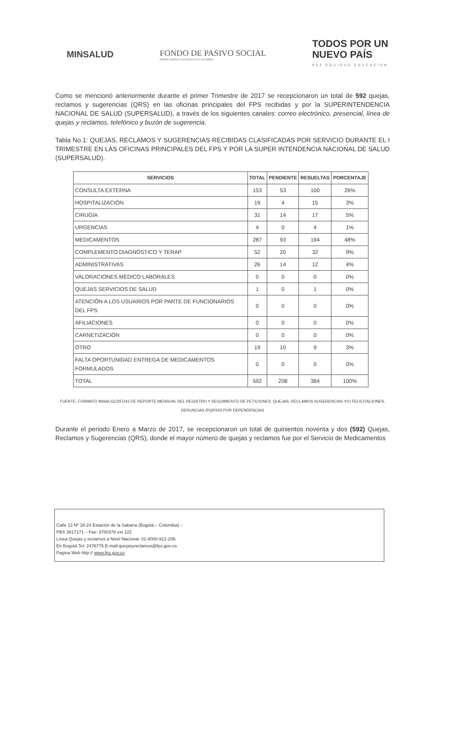MINSALUD
FONDO DE PASIVO SOCIAL
FERROCARRILES NACIONALES DE COLOMBIA
TODOS POR UN
NUEVO PAÍS
PAZ EQUIDAD EDUCACION
Como se mencionó anteriormente durante el primer Trimestre de 2017 se recepcionaron un total de 592 quejas, reclamos y sugerencias (QRS) en las oficinas principales del FPS recibidas y por la SUPERINTENDENCIA NACIONAL DE SALUD (SUPERSALUD), a través de los siguientes canales: correo electrónico, presencial, línea de quejas y reclamos, telefónico y buzón de sugerencia.
Tabla No.1: QUEJAS, RECLAMOS Y SUGERENCIAS RECIBIDAS CLASIFICADAS POR SERVICIO DURANTE EL I TRIMESTRE EN LAS OFICINAS PRINCIPALES DEL FPS Y POR LA SUPER INTENDENCIA NACIONAL DE SALUD (SUPERSALUD).
| SERVICIOS | TOTAL | PENDIENTE | RESUELTAS | PORCENTAJE |
| --- | --- | --- | --- | --- |
| CONSULTA EXTERNA | 153 | 53 | 100 | 26% |
| HOSPITALIZACIÓN | 19 | 4 | 15 | 3% |
| CIRUGÍA | 31 | 14 | 17 | 5% |
| URGENCIAS | 4 | 0 | 4 | 1% |
| MEDICAMENTOS | 287 | 93 | 194 | 48% |
| COMPLEMENTO DIAGNÓSTICO Y TERAP | 52 | 20 | 32 | 9% |
| ADMINISTRATIVAS | 26 | 14 | 12 | 4% |
| VALORACIONES MÉDICO LABORALES | 0 | 0 | 0 | 0% |
| QUEJAS SERVICIOS DE SALUD | 1 | 0 | 1 | 0% |
| ATENCIÓN A LOS USUARIOS POR PARTE DE FUNCIONARIOS DEL FPS | 0 | 0 | 0 | 0% |
| AFILIACIONES | 0 | 0 | 0 | 0% |
| CARNETIZACIÓN | 0 | 0 | 0 | 0% |
| OTRO | 19 | 10 | 9 | 3% |
| FALTA OPORTUNIDAD ENTREGA DE MEDICAMENTOS FORMULADOS | 0 | 0 | 0 | 0% |
| TOTAL | 592 | 208 | 384 | 100% |
FUENTE: FORMATO MIAACGCDFO43 DE REPORTE MENSUAL DEL REGISTRO Y SEGUIMIENTO DE PETICIONES, QUEJAS, RECLAMOS SUGERENCIAS Y/O FELICITACIONES, DENUNCIAS (PQRSD) POR DEPENDENCIAS
Durante el periodo Enero a Marzo de 2017, se recepcionaron un total de quinientos noventa y dos (592) Quejas, Reclamos y Sugerencias (QRS), donde el mayor número de quejas y reclamos fue por el Servicio de Medicamentos
Calle 13 Nº 18-24 Estación de la Sabana (Bogotá – Colombia) –
PBX 3817171 – Fax: 3750378 ext 122
Línea Quejas y reclamos a Nivel Nacional: 01-8000-912-206.
En Bogotá Tel: 2476775 E-mail:quejasyreclamos@fps.gov.co.
Pagina Web http:// www.fps.gov.co